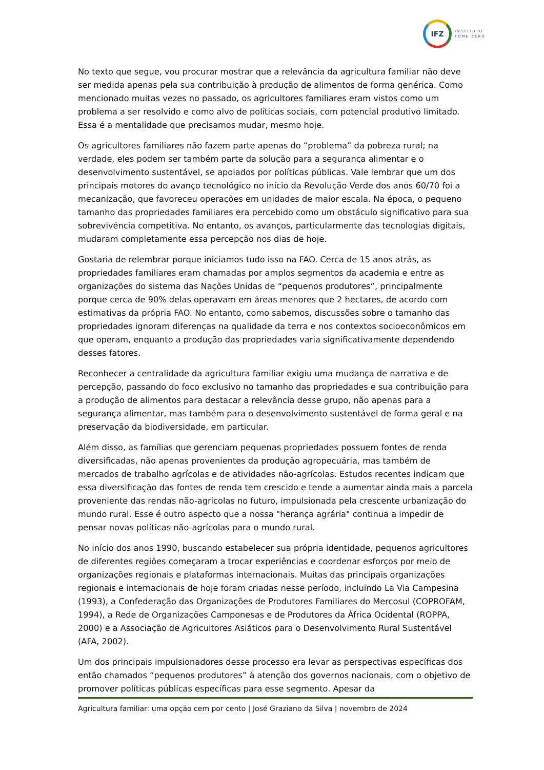IFZ
INSTITUTO
FOME·ZERO
No texto que segue, vou procurar mostrar que a relevância da agricultura familiar não deve ser medida apenas pela sua contribuição à produção de alimentos de forma genérica. Como mencionado muitas vezes no passado, os agricultores familiares eram vistos como um problema a ser resolvido e como alvo de políticas sociais, com potencial produtivo limitado. Essa é a mentalidade que precisamos mudar, mesmo hoje.
Os agricultores familiares não fazem parte apenas do “problema” da pobreza rural; na verdade, eles podem ser também parte da solução para a segurança alimentar e o desenvolvimento sustentável, se apoiados por políticas públicas. Vale lembrar que um dos principais motores do avanço tecnológico no início da Revolução Verde dos anos 60/70 foi a mecanização, que favoreceu operações em unidades de maior escala. Na época, o pequeno tamanho das propriedades familiares era percebido como um obstáculo significativo para sua sobrevivência competitiva. No entanto, os avanços, particularmente das tecnologias digitais, mudaram completamente essa percepção nos dias de hoje.
Gostaria de relembrar porque iniciamos tudo isso na FAO. Cerca de 15 anos atrás, as propriedades familiares eram chamadas por amplos segmentos da academia e entre as organizações do sistema das Nações Unidas de “pequenos produtores”, principalmente porque cerca de 90% delas operavam em áreas menores que 2 hectares, de acordo com estimativas da própria FAO. No entanto, como sabemos, discussões sobre o tamanho das propriedades ignoram diferenças na qualidade da terra e nos contextos socioeconômicos em que operam, enquanto a produção das propriedades varia significativamente dependendo desses fatores.
Reconhecer a centralidade da agricultura familiar exigiu uma mudança de narrativa e de percepção, passando do foco exclusivo no tamanho das propriedades e sua contribuição para a produção de alimentos para destacar a relevância desse grupo, não apenas para a segurança alimentar, mas também para o desenvolvimento sustentável de forma geral e na preservação da biodiversidade, em particular.
Além disso, as famílias que gerenciam pequenas propriedades possuem fontes de renda diversificadas, não apenas provenientes da produção agropecuária, mas também de mercados de trabalho agrícolas e de atividades não-agrícolas. Estudos recentes indicam que essa diversificação das fontes de renda tem crescido e tende a aumentar ainda mais a parcela proveniente das rendas não-agrícolas no futuro, impulsionada pela crescente urbanização do mundo rural. Esse é outro aspecto que a nossa "herança agrária" continua a impedir de pensar novas políticas não-agrícolas para o mundo rural.
No início dos anos 1990, buscando estabelecer sua própria identidade, pequenos agricultores de diferentes regiões começaram a trocar experiências e coordenar esforços por meio de organizações regionais e plataformas internacionais. Muitas das principais organizações regionais e internacionais de hoje foram criadas nesse período, incluindo La Via Campesina (1993), a Confederação das Organizações de Produtores Familiares do Mercosul (COPROFAM, 1994), a Rede de Organizações Camponesas e de Produtores da África Ocidental (ROPPA, 2000) e a Associação de Agricultores Asiáticos para o Desenvolvimento Rural Sustentável (AFA, 2002).
Um dos principais impulsionadores desse processo era levar as perspectivas específicas dos então chamados “pequenos produtores” à atenção dos governos nacionais, com o objetivo de promover políticas públicas específicas para esse segmento. Apesar da
Agricultura familiar: uma opção cem por cento | José Graziano da Silva | novembro de 2024